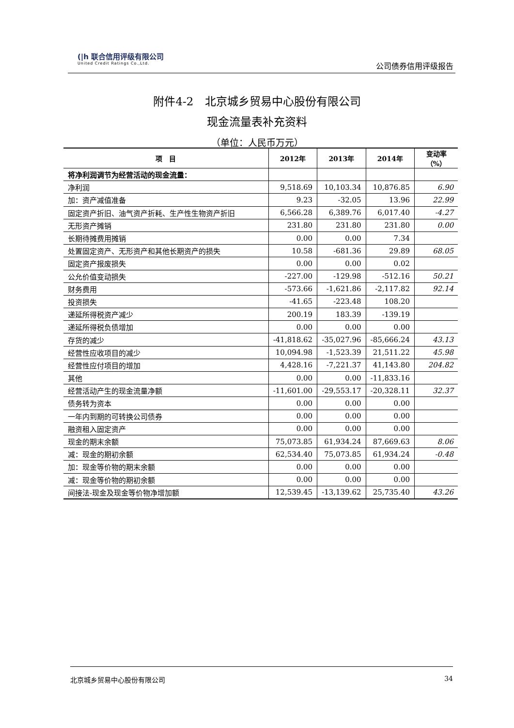(|h 联合信用评级有限公司
United Credit Ratings Co.,Ltd.
公司债券信用评级报告
附件4-2　北京城乡贸易中心股份有限公司
现金流量表补充资料
（单位：人民币万元）
| 项 目 | 2012年 | 2013年 | 2014年 | 变动率（%） |
| --- | --- | --- | --- | --- |
| 将净利润调节为经营活动的现金流量： | | | | |
| 净利润 | 9,518.69 | 10,103.34 | 10,876.85 | 6.90 |
| 加：资产减值准备 | 9.23 | -32.05 | 13.96 | 22.99 |
| 固定资产折旧、油气资产折耗、生产性生物资产折旧 | 6,566.28 | 6,389.76 | 6,017.40 | -4.27 |
| 无形资产摊销 | 231.80 | 231.80 | 231.80 | 0.00 |
| 长期待摊费用摊销 | 0.00 | 0.00 | 7.34 | |
| 处置固定资产、无形资产和其他长期资产的损失 | 10.58 | -681.36 | 29.89 | 68.05 |
| 固定资产报废损失 | 0.00 | 0.00 | 0.02 | |
| 公允价值变动损失 | -227.00 | -129.98 | -512.16 | 50.21 |
| 财务费用 | -573.66 | -1,621.86 | -2,117.82 | 92.14 |
| 投资损失 | -41.65 | -223.48 | 108.20 | |
| 递延所得税资产减少 | 200.19 | 183.39 | -139.19 | |
| 递延所得税负债增加 | 0.00 | 0.00 | 0.00 | |
| 存货的减少 | -41,818.62 | -35,027.96 | -85,666.24 | 43.13 |
| 经营性应收项目的减少 | 10,094.98 | -1,523.39 | 21,511.22 | 45.98 |
| 经营性应付项目的增加 | 4,428.16 | -7,221.37 | 41,143.80 | 204.82 |
| 其他 | 0.00 | 0.00 | -11,833.16 | |
| 经营活动产生的现金流量净额 | -11,601.00 | -29,553.17 | -20,328.11 | 32.37 |
| 债务转为资本 | 0.00 | 0.00 | 0.00 | |
| 一年内到期的可转换公司债券 | 0.00 | 0.00 | 0.00 | |
| 融资租入固定资产 | 0.00 | 0.00 | 0.00 | |
| 现金的期末余额 | 75,073.85 | 61,934.24 | 87,669.63 | 8.06 |
| 减：现金的期初余额 | 62,534.40 | 75,073.85 | 61,934.24 | -0.48 |
| 加：现金等价物的期末余额 | 0.00 | 0.00 | 0.00 | |
| 减：现金等价物的期初余额 | 0.00 | 0.00 | 0.00 | |
| 间接法-现金及现金等价物净增加额 | 12,539.45 | -13,139.62 | 25,735.40 | 43.26 |
北京城乡贸易中心股份有限公司 34